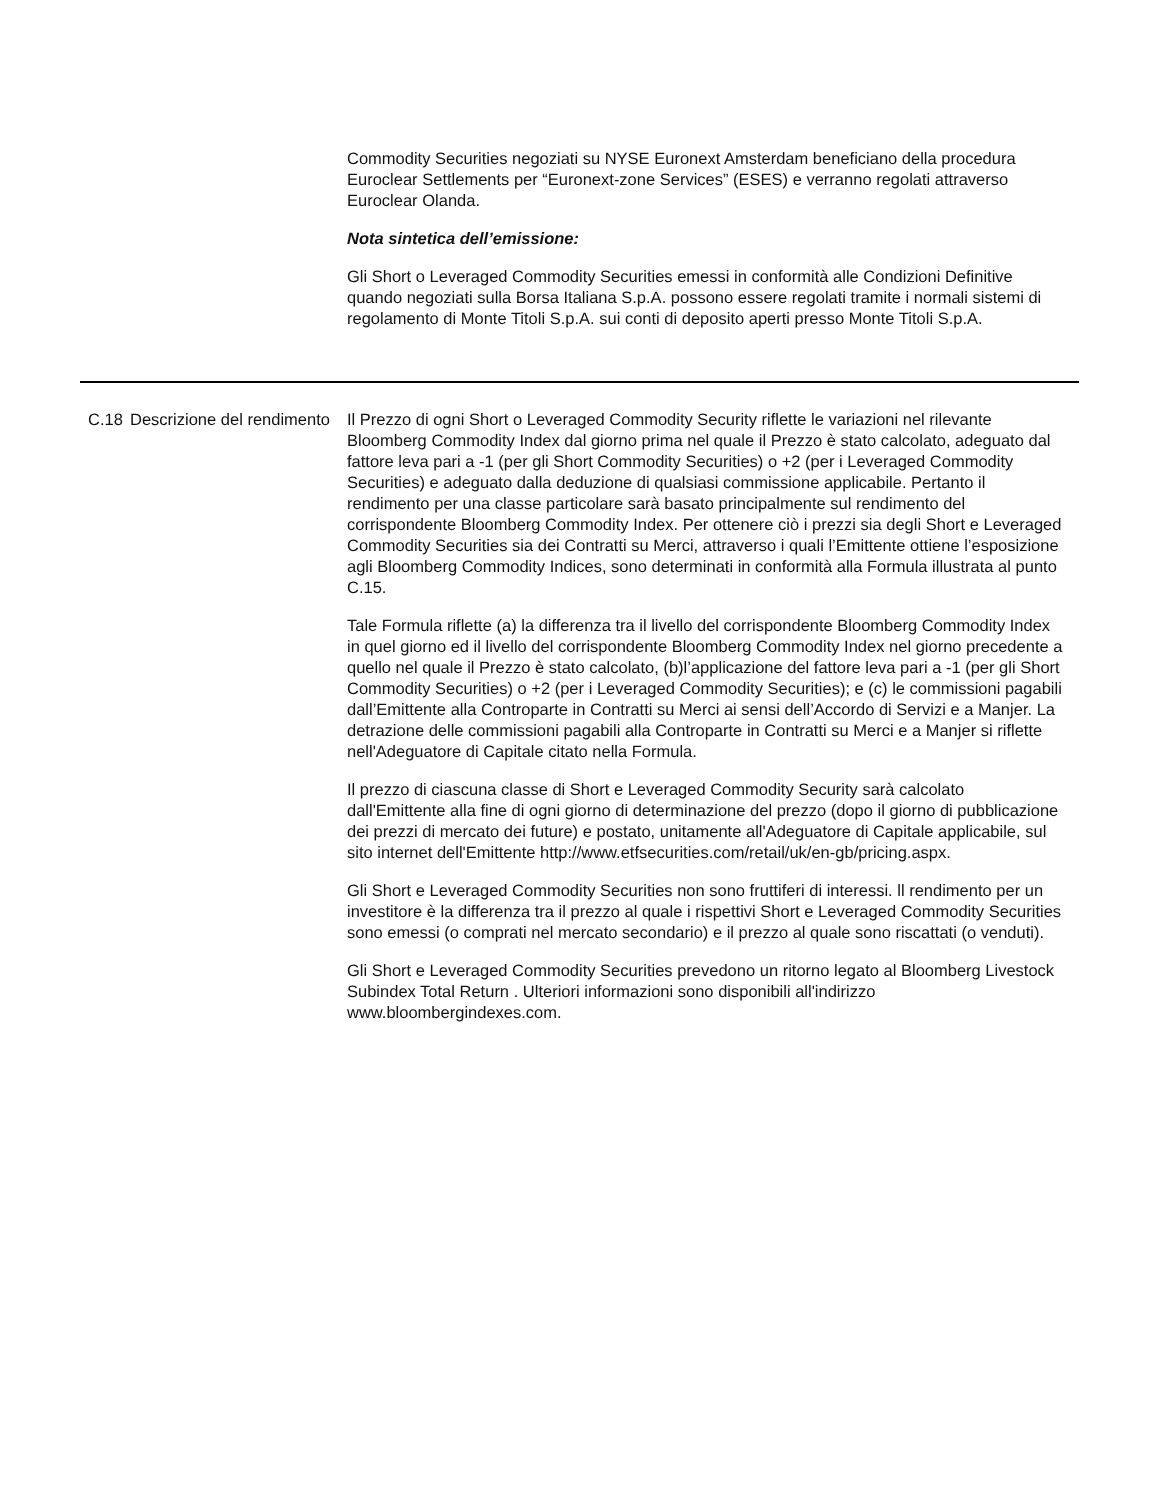Commodity Securities negoziati su NYSE Euronext Amsterdam beneficiano della procedura Euroclear Settlements per “Euronext-zone Services” (ESES) e verranno regolati attraverso Euroclear Olanda.
Nota sintetica dell’emissione:
Gli Short o Leveraged Commodity Securities emessi in conformità alle Condizioni Definitive quando negoziati sulla Borsa Italiana S.p.A. possono essere regolati tramite i normali sistemi di regolamento di Monte Titoli S.p.A. sui conti di deposito aperti presso Monte Titoli S.p.A.
| C.18 | Descrizione del rendimento | Il Prezzo di ogni Short o Leveraged Commodity Security riflette le variazioni nel rilevante Bloomberg Commodity Index dal giorno prima nel quale il Prezzo è stato calcolato, adeguato dal fattore leva pari a -1 (per gli Short Commodity Securities) o +2 (per i Leveraged Commodity Securities) e adeguato dalla deduzione di qualsiasi commissione applicabile. Pertanto il rendimento per una classe particolare sarà basato principalmente sul rendimento del corrispondente Bloomberg Commodity Index. Per ottenere ciò i prezzi sia degli Short e Leveraged Commodity Securities sia dei Contratti su Merci, attraverso i quali l’Emittente ottiene l’esposizione agli Bloomberg Commodity Indices, sono determinati in conformità alla Formula illustrata al punto C.15. Tale Formula riflette (a) la differenza tra il livello del corrispondente Bloomberg Commodity Index in quel giorno ed il livello del corrispondente Bloomberg Commodity Index nel giorno precedente a quello nel quale il Prezzo è stato calcolato, (b)l’applicazione del fattore leva pari a -1 (per gli Short Commodity Securities) o +2 (per i Leveraged Commodity Securities); e (c) le commissioni pagabili dall’Emittente alla Controparte in Contratti su Merci ai sensi dell’Accordo di Servizi e a Manjer. La detrazione delle commissioni pagabili alla Controparte in Contratti su Merci e a Manjer si riflette nell'Adeguatore di Capitale citato nella Formula. Il prezzo di ciascuna classe di Short e Leveraged Commodity Security sarà calcolato dall'Emittente alla fine di ogni giorno di determinazione del prezzo (dopo il giorno di pubblicazione dei prezzi di mercato dei future) e postato, unitamente all'Adeguatore di Capitale applicabile, sul sito internet dell'Emittente http://www.etfsecurities.com/retail/uk/en-gb/pricing.aspx. Gli Short e Leveraged Commodity Securities non sono fruttiferi di interessi. ll rendimento per un investitore è la differenza tra il prezzo al quale i rispettivi Short e Leveraged Commodity Securities sono emessi (o comprati nel mercato secondario) e il prezzo al quale sono riscattati (o venduti). Gli Short e Leveraged Commodity Securities prevedono un ritorno legato al Bloomberg Livestock Subindex Total Return . Ulteriori informazioni sono disponibili all'indirizzo www.bloombergindexes.com. |